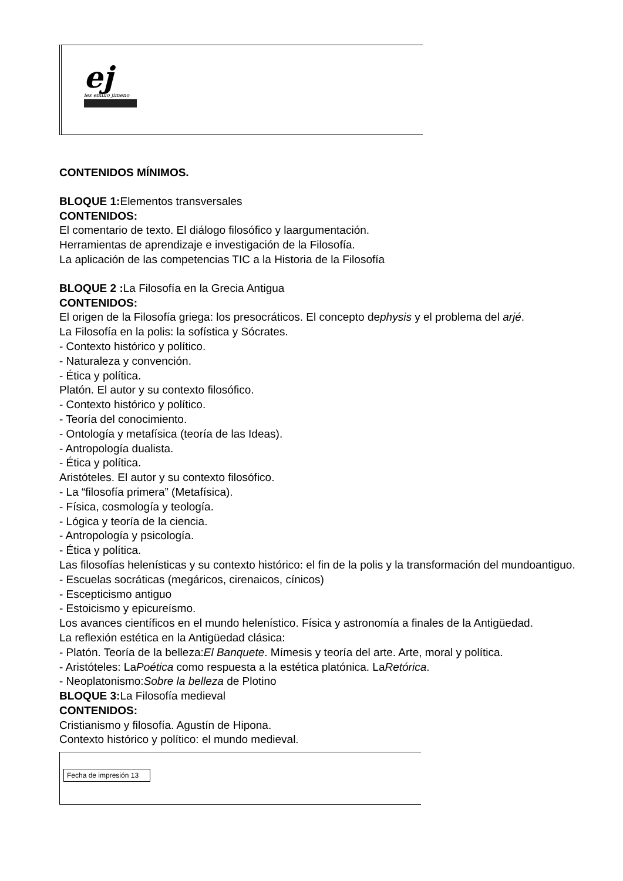ej
ies emilio jimeno
CONTENIDOS MÍNIMOS.
BLOQUE 1: Elementos transversales
CONTENIDOS:
El comentario de texto. El diálogo filosófico y laargumentación.
Herramientas de aprendizaje e investigación de la Filosofía.
La aplicación de las competencias TIC a la Historia de la Filosofía
BLOQUE 2 : La Filosofía en la Grecia Antigua
CONTENIDOS:
El origen de la Filosofía griega: los presocráticos. El concepto dephysis y el problema del arjé.
La Filosofía en la polis: la sofística y Sócrates.
- Contexto histórico y político.
- Naturaleza y convención.
- Ética y política.
Platón. El autor y su contexto filosófico.
- Contexto histórico y político.
- Teoría del conocimiento.
- Ontología y metafísica (teoría de las Ideas).
- Antropología dualista.
- Ética y política.
Aristóteles. El autor y su contexto filosófico.
- La “filosofía primera” (Metafísica).
- Física, cosmología y teología.
- Lógica y teoría de la ciencia.
- Antropología y psicología.
- Ética y política.
Las filosofías helenísticas y su contexto histórico: el fin de la polis y la transformación del mundoantiguo.
- Escuelas socráticas (megáricos, cirenaicos, cínicos)
- Escepticismo antiguo
- Estoicismo y epicureísmo.
Los avances científicos en el mundo helenístico. Física y astronomía a finales de la Antigüedad.
La reflexión estética en la Antigüedad clásica:
- Platón. Teoría de la belleza:El Banquete. Mímesis y teoría del arte. Arte, moral y política.
- Aristóteles: LaPoética como respuesta a la estética platónica. LaRetórica.
- Neoplatonismo:Sobre la belleza de Plotino
BLOQUE 3: La Filosofía medieval
CONTENIDOS:
Cristianismo y filosofía. Agustín de Hipona.
Contexto histórico y político: el mundo medieval.
Fecha de impresión 13